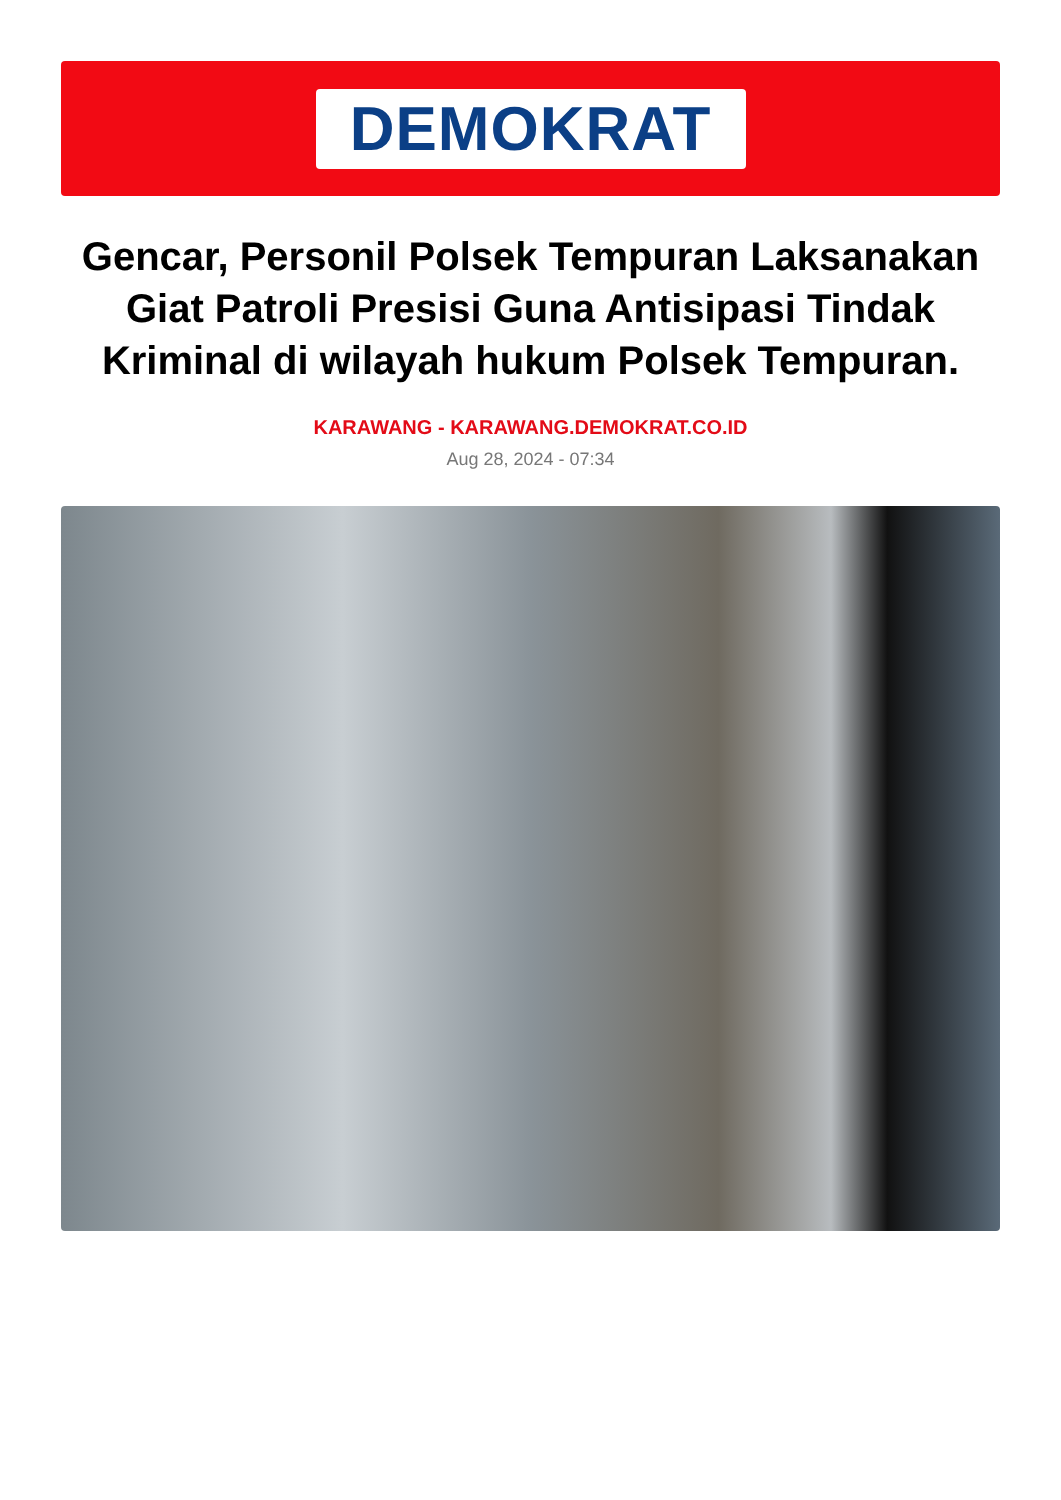DEMOKRAT
Gencar, Personil Polsek Tempuran Laksanakan Giat Patroli Presisi Guna Antisipasi Tindak Kriminal di wilayah hukum Polsek Tempuran.
KARAWANG - KARAWANG.DEMOKRAT.CO.ID
Aug 28, 2024 - 07:34